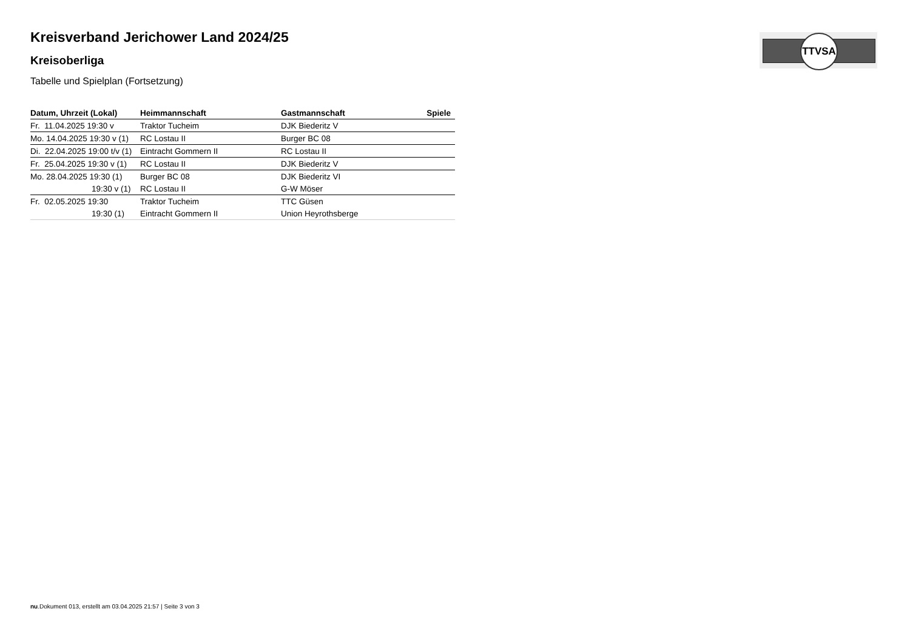TTVSA
Kreisverband Jerichower Land 2024/25
Kreisoberliga
Tabelle und Spielplan (Fortsetzung)
| Datum, Uhrzeit (Lokal) | Heimmannschaft | Gastmannschaft | Spiele |
| --- | --- | --- | --- |
| Fr. 11.04.2025 19:30 v | Traktor Tucheim | DJK Biederitz V | |
| Mo. 14.04.2025 19:30 v (1) | RC Lostau II | Burger BC 08 | |
| Di. 22.04.2025 19:00 t/v (1) | Eintracht Gommern II | RC Lostau II | |
| Fr. 25.04.2025 19:30 v (1) | RC Lostau II | DJK Biederitz V | |
| Mo. 28.04.2025 19:30 (1) | Burger BC 08 | DJK Biederitz VI | |
| 19:30 v (1) | RC Lostau II | G-W Möser | |
| Fr. 02.05.2025 19:30 | Traktor Tucheim | TTC Güsen | |
| 19:30 (1) | Eintracht Gommern II | Union Heyrothsberge | |
nu.Dokument 013, erstellt am 03.04.2025 21:57 | Seite 3 von 3